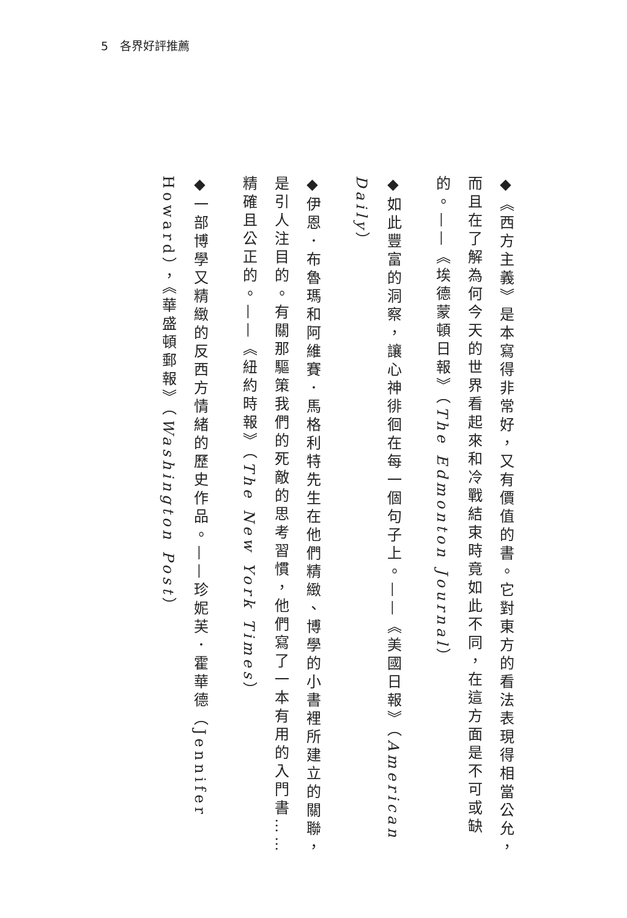5　各界好評推薦
◆《西方主義》是本寫得非常好，又有價值的書。它對東方的看法表現得相當公允，而且在了解為何今天的世界看起來和冷戰結束時竟如此不同，在這方面是不可或缺的。——《埃德蒙頓日報》（The Edmonton Journal）
◆如此豐富的洞察，讓心神徘徊在每一個句子上。——《美國日報》（American Daily）
◆伊恩．布魯瑪和阿維賽．馬格利特先生在他們精緻、博學的小書裡所建立的關聯，是引人注目的。有關那驅策我們的死敵的思考習慣，他們寫了一本有用的入門書……精確且公正的。——《紐約時報》（The New York Times）
◆一部博學又精緻的反西方情緒的歷史作品。——珍妮芙．霍華德（Jennifer Howard），《華盛頓郵報》（Washington Post）